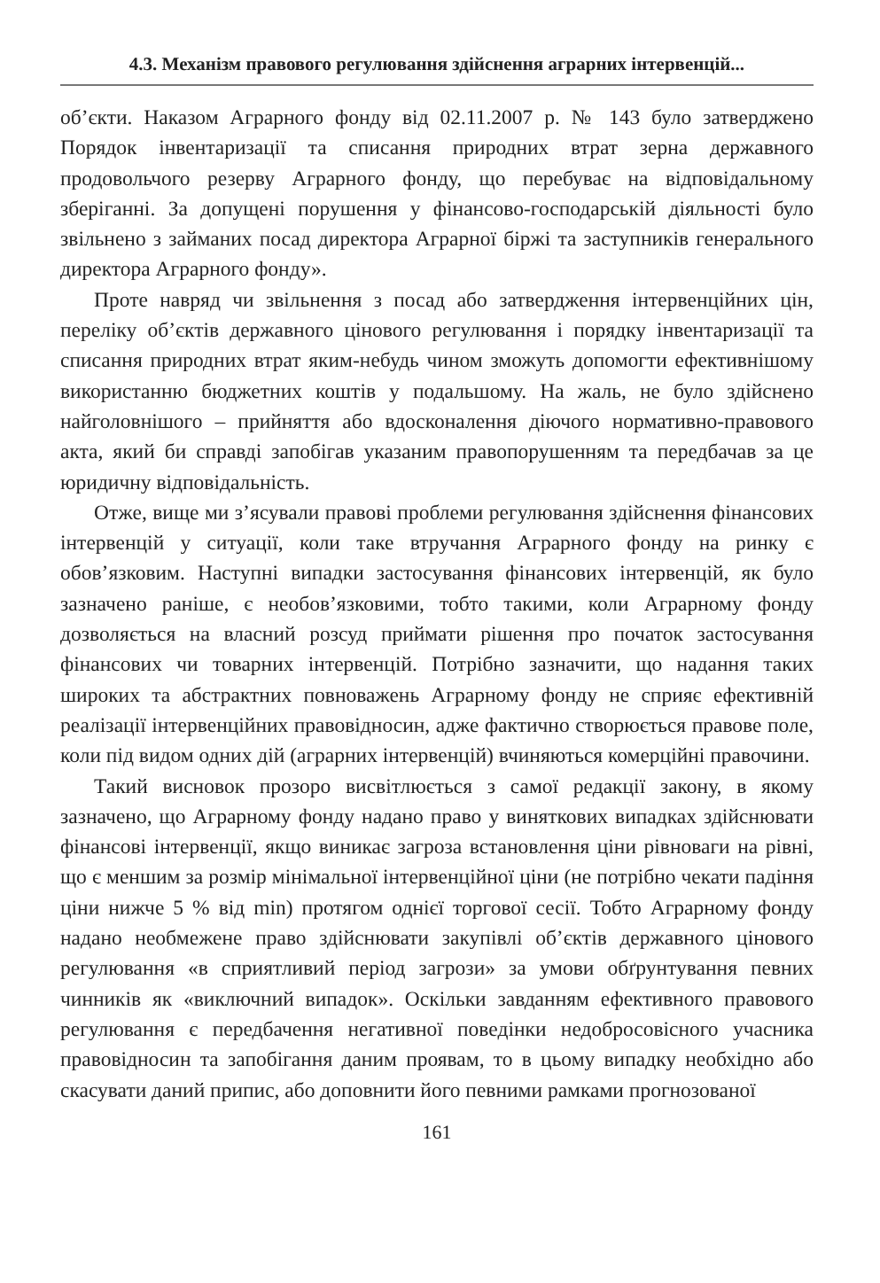4.3. Механізм правового регулювання здійснення аграрних інтервенцій...
об’єкти. Наказом Аграрного фонду від 02.11.2007 р. № 143 було затверджено Порядок інвентаризації та списання природних втрат зерна державного продовольчого резерву Аграрного фонду, що перебуває на відповідальному зберіганні. За допущені порушення у фінансово-господарській діяльності було звільнено з займаних посад директора Аграрної біржі та заступників генерального директора Аграрного фонду».
Проте навряд чи звільнення з посад або затвердження інтервенційних цін, переліку об’єктів державного цінового регулювання і порядку інвентаризації та списання природних втрат яким-небудь чином зможуть допомогти ефективнішому використанню бюджетних коштів у подальшому. На жаль, не було здійснено найголовнішого – прийняття або вдосконалення діючого нормативно-правового акта, який би справді запобігав указаним правопорушенням та передбачав за це юридичну відповідальність.
Отже, вище ми з’ясували правові проблеми регулювання здійснення фінансових інтервенцій у ситуації, коли таке втручання Аграрного фонду на ринку є обов’язковим. Наступні випадки застосування фінансових інтервенцій, як було зазначено раніше, є необов’язковими, тобто такими, коли Аграрному фонду дозволяється на власний розсуд приймати рішення про початок застосування фінансових чи товарних інтервенцій. Потрібно зазначити, що надання таких широких та абстрактних повноважень Аграрному фонду не сприяє ефективній реалізації інтервенційних правовідносин, адже фактично створюється правове поле, коли під видом одних дій (аграрних інтервенцій) вчиняються комерційні правочини.
Такий висновок прозоро висвітлюється з самої редакції закону, в якому зазначено, що Аграрному фонду надано право у виняткових випадках здійснювати фінансові інтервенції, якщо виникає загроза встановлення ціни рівноваги на рівні, що є меншим за розмір мінімальної інтервенційної ціни (не потрібно чекати падіння ціни нижче 5 % від min) протягом однієї торгової сесії. Тобто Аграрному фонду надано необмежене право здійснювати закупівлі об’єктів державного цінового регулювання «в сприятливий період загрози» за умови обґрунтування певних чинників як «виключний випадок». Оскільки завданням ефективного правового регулювання є передбачення негативної поведінки недобросовісного учасника правовідносин та запобігання даним проявам, то в цьому випадку необхідно або скасувати даний припис, або доповнити його певними рамками прогнозованої
161